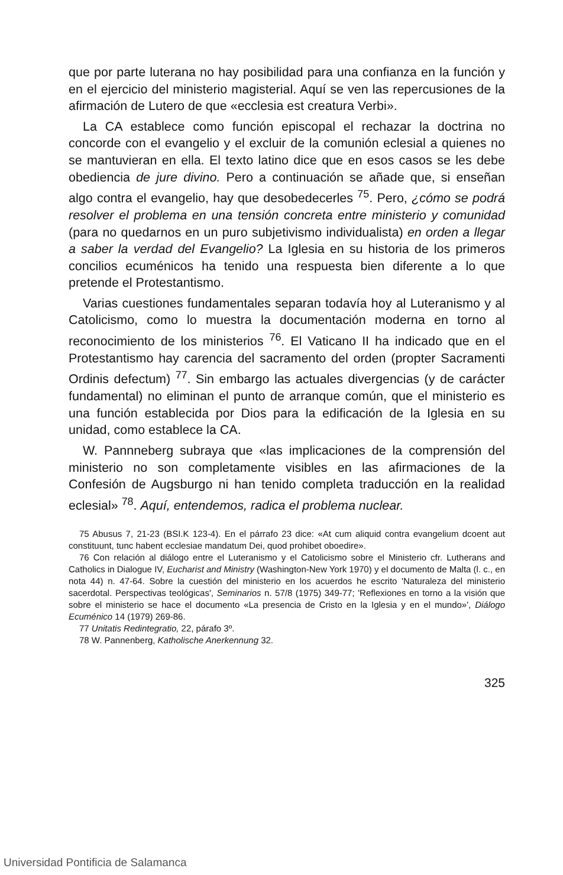que por parte luterana no hay posibilidad para una confianza en la función y en el ejercicio del ministerio magisterial. Aquí se ven las repercusiones de la afirmación de Lutero de que «ecclesia est creatura Verbi».
La CA establece como función episcopal el rechazar la doctrina no concorde con el evangelio y el excluir de la comunión eclesial a quienes no se mantuvieran en ella. El texto latino dice que en esos casos se les debe obediencia de jure divino. Pero a continuación se añade que, si enseñan algo contra el evangelio, hay que desobedecerles <sup>75</sup>. Pero, ¿cómo se podrá resolver el problema en una tensión concreta entre ministerio y comunidad (para no quedarnos en un puro subjetivismo individualista) en orden a llegar a saber la verdad del Evangelio? La Iglesia en su historia de los primeros concilios ecuménicos ha tenido una respuesta bien diferente a lo que pretende el Protestantismo.
Varias cuestiones fundamentales separan todavía hoy al Luteranismo y al Catolicismo, como lo muestra la documentación moderna en torno al reconocimiento de los ministerios <sup>76</sup>. El Vaticano II ha indicado que en el Protestantismo hay carencia del sacramento del orden (propter Sacramenti Ordinis defectum) <sup>77</sup>. Sin embargo las actuales divergencias (y de carácter fundamental) no eliminan el punto de arranque común, que el ministerio es una función establecida por Dios para la edificación de la Iglesia en su unidad, como establece la CA.
W. Pannneberg subraya que «las implicaciones de la comprensión del ministerio no son completamente visibles en las afirmaciones de la Confesión de Augsburgo ni han tenido completa traducción en la realidad eclesial» <sup>78</sup>. Aquí, entendemos, radica el problema nuclear.
75 Abusus 7, 21-23 (BSI.K 123-4). En el párrafo 23 dice: «At cum aliquid contra evangelium dcoent aut constituunt, tunc habent ecclesiae mandatum Dei, quod prohibet oboedire».
76 Con relación al diálogo entre el Luteranismo y el Catolicismo sobre el Ministerio cfr. Lutherans and Catholics in Dialogue IV, Eucharist and Ministry (Washington-New York 1970) y el documento de Malta (l. c., en nota 44) n. 47-64. Sobre la cuestión del ministerio en los acuerdos he escrito 'Naturaleza del ministerio sacerdotal. Perspectivas teológicas', Seminarios n. 57/8 (1975) 349-77; 'Reflexiones en torno a la visión que sobre el ministerio se hace el documento «La presencia de Cristo en la Iglesia y en el mundo»', Diálogo Ecuménico 14 (1979) 269-86.
77 Unitatis Redintegratio, 22, párafo 3º.
78 W. Pannenberg, Katholische Anerkennung 32.
325
Universidad Pontificia de Salamanca